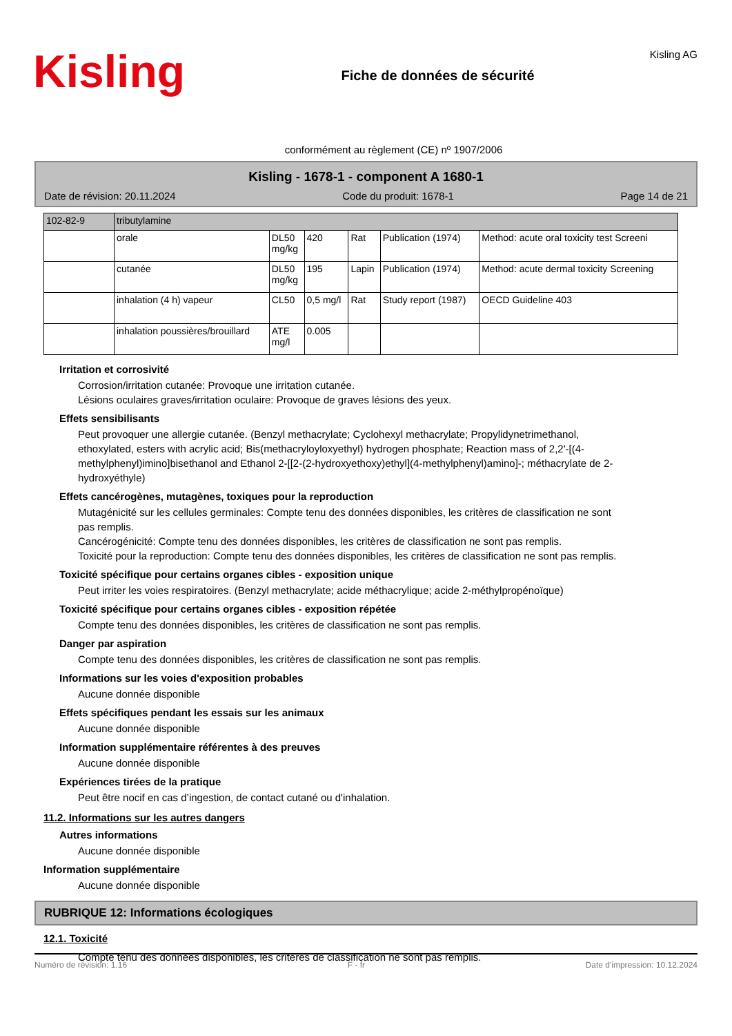Kisling
Fiche de données de sécurité
Kisling AG
conformément au règlement (CE) nº 1907/2006
Kisling - 1678-1 - component A 1680-1
Date de révision: 20.11.2024 Code du produit: 1678-1 Page 14 de 21
| 102-82-9 | tributylamine | | | | | |
| | orale | DL50 mg/kg | 420 | Rat | Publication (1974) | Method: acute oral toxicity test Screeni |
| | cutanée | DL50 mg/kg | 195 | Lapin | Publication (1974) | Method: acute dermal toxicity Screening |
| | inhalation (4 h) vapeur | CL50 | 0,5 mg/l | Rat | Study report (1987) | OECD Guideline 403 |
| | inhalation poussières/brouillard | ATE mg/l | 0.005 | | | |
Irritation et corrosivité
Corrosion/irritation cutanée: Provoque une irritation cutanée.
Lésions oculaires graves/irritation oculaire: Provoque de graves lésions des yeux.
Effets sensibilisants
Peut provoquer une allergie cutanée. (Benzyl methacrylate; Cyclohexyl methacrylate; Propylidynetrimethanol, ethoxylated, esters with acrylic acid; Bis(methacryloyloxyethyl) hydrogen phosphate; Reaction mass of 2,2'-[(4-methylphenyl)imino]bisethanol and Ethanol 2-[[2-(2-hydroxyethoxy)ethyl](4-methylphenyl)amino]-; méthacrylate de 2-hydroxyéthyle)
Effets cancérogènes, mutagènes, toxiques pour la reproduction
Mutagénicité sur les cellules germinales: Compte tenu des données disponibles, les critères de classification ne sont pas remplis.
Cancérogénicité: Compte tenu des données disponibles, les critères de classification ne sont pas remplis.
Toxicité pour la reproduction: Compte tenu des données disponibles, les critères de classification ne sont pas remplis.
Toxicité spécifique pour certains organes cibles - exposition unique
Peut irriter les voies respiratoires. (Benzyl methacrylate; acide méthacrylique; acide 2-méthylpropénoïque)
Toxicité spécifique pour certains organes cibles - exposition répétée
Compte tenu des données disponibles, les critères de classification ne sont pas remplis.
Danger par aspiration
Compte tenu des données disponibles, les critères de classification ne sont pas remplis.
Informations sur les voies d'exposition probables
Aucune donnée disponible
Effets spécifiques pendant les essais sur les animaux
Aucune donnée disponible
Information supplémentaire référentes à des preuves
Aucune donnée disponible
Expériences tirées de la pratique
Peut être nocif en cas d’ingestion, de contact cutané ou d'inhalation.
11.2. Informations sur les autres dangers
Autres informations
Aucune donnée disponible
Information supplémentaire
Aucune donnée disponible
RUBRIQUE 12: Informations écologiques
12.1. Toxicité
Compte tenu des données disponibles, les critères de classification ne sont pas remplis.
Numéro de révision: 1.16 F - fr Date d'impression: 10.12.2024